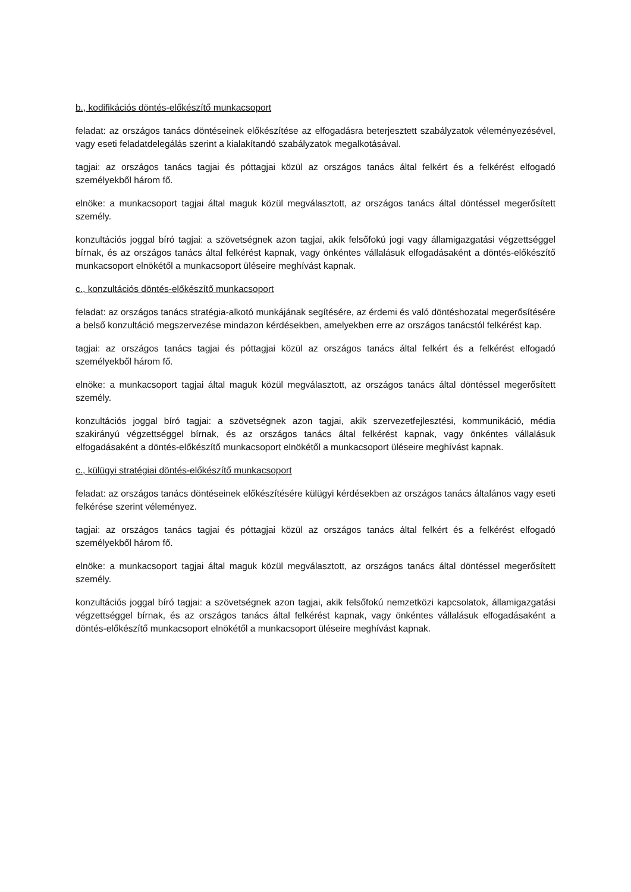b., kodifikációs döntés-előkészítő munkacsoport
feladat: az országos tanács döntéseinek előkészítése az elfogadásra beterjesztett szabályzatok véleményezésével, vagy eseti feladatdelegálás szerint a kialakítandó szabályzatok megalkotásával.
tagjai: az országos tanács tagjai és póttagjai közül az országos tanács által felkért és a felkérést elfogadó személyekből három fő.
elnöke: a munkacsoport tagjai által maguk közül megválasztott, az országos tanács által döntéssel megerősített személy.
konzultációs joggal bíró tagjai: a szövetségnek azon tagjai, akik felsőfokú jogi vagy államigazgatási végzettséggel bírnak, és az országos tanács által felkérést kapnak, vagy önkéntes vállalásuk elfogadásaként a döntés-előkészítő munkacsoport elnökétől a munkacsoport üléseire meghívást kapnak.
c., konzultációs döntés-előkészítő munkacsoport
feladat: az országos tanács stratégia-alkotó munkájának segítésére, az érdemi és való döntéshozatal megerősítésére a belső konzultáció megszervezése mindazon kérdésekben, amelyekben erre az országos tanácstól felkérést kap.
tagjai: az országos tanács tagjai és póttagjai közül az országos tanács által felkért és a felkérést elfogadó személyekből három fő.
elnöke: a munkacsoport tagjai által maguk közül megválasztott, az országos tanács által döntéssel megerősített személy.
konzultációs joggal bíró tagjai: a szövetségnek azon tagjai, akik szervezetfejlesztési, kommunikáció, média szakirányú végzettséggel bírnak, és az országos tanács által felkérést kapnak, vagy önkéntes vállalásuk elfogadásaként a döntés-előkészítő munkacsoport elnökétől a munkacsoport üléseire meghívást kapnak.
c., külügyi stratégiai döntés-előkészítő munkacsoport
feladat: az országos tanács döntéseinek előkészítésére külügyi kérdésekben az országos tanács általános vagy eseti felkérése szerint véleményez.
tagjai: az országos tanács tagjai és póttagjai közül az országos tanács által felkért és a felkérést elfogadó személyekből három fő.
elnöke: a munkacsoport tagjai által maguk közül megválasztott, az országos tanács által döntéssel megerősített személy.
konzultációs joggal bíró tagjai: a szövetségnek azon tagjai, akik felsőfokú nemzetközi kapcsolatok, államigazgatási végzettséggel bírnak, és az országos tanács által felkérést kapnak, vagy önkéntes vállalásuk elfogadásaként a döntés-előkészítő munkacsoport elnökétől a munkacsoport üléseire meghívást kapnak.